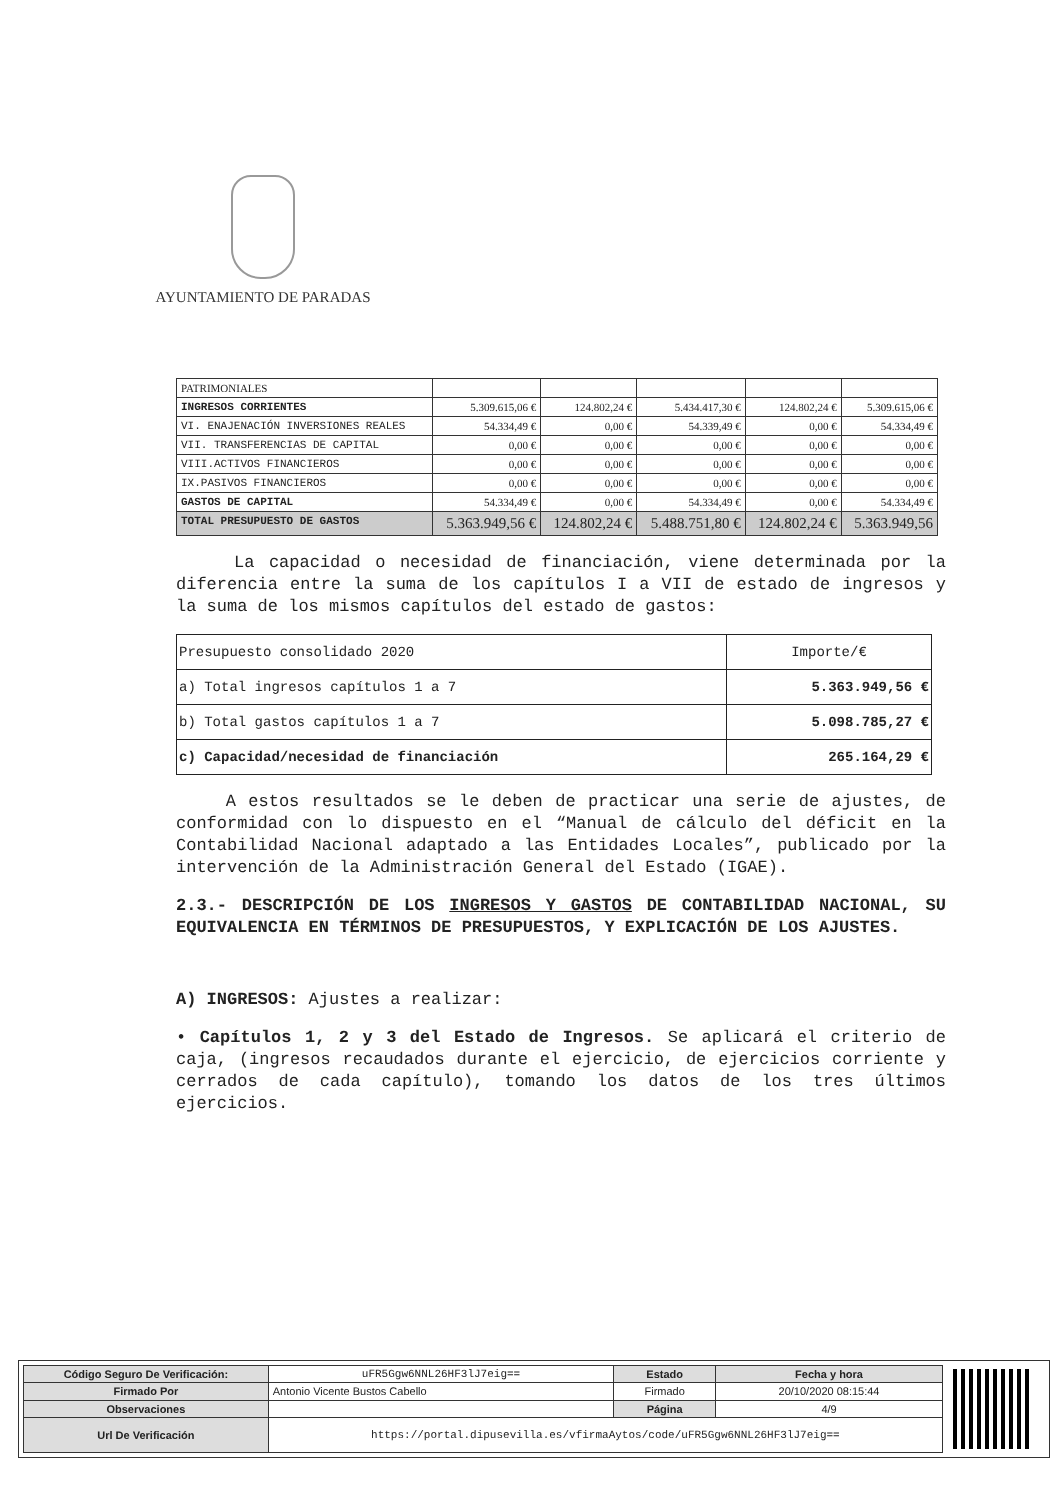AYUNTAMIENTO DE PARADAS
| PATRIMONIALES | | | | | |
| INGRESOS CORRIENTES | 5.309.615,06 € | 124.802,24 € | 5.434.417,30 € | 124.802,24 € | 5.309.615,06 € |
| VI. ENAJENACIÓN INVERSIONES REALES | 54.334,49 € | 0,00 € | 54.339,49 € | 0,00 € | 54.334,49 € |
| VII. TRANSFERENCIAS DE CAPITAL | 0,00 € | 0,00 € | 0,00 € | 0,00 € | 0,00 € |
| VIII.ACTIVOS FINANCIEROS | 0,00 € | 0,00 € | 0,00 € | 0,00 € | 0,00 € |
| IX.PASIVOS FINANCIEROS | 0,00 € | 0,00 € | 0,00 € | 0,00 € | 0,00 € |
| GASTOS DE CAPITAL | 54.334,49 € | 0,00 € | 54.334,49 € | 0,00 € | 54.334,49 € |
| TOTAL PRESUPUESTO DE GASTOS | 5.363.949,56 € | 124.802,24 € | 5.488.751,80 € | 124.802,24 € | 5.363.949,56 |
La capacidad o necesidad de financiación, viene determinada por la diferencia entre la suma de los capítulos I a VII de estado de ingresos y la suma de los mismos capítulos del estado de gastos:
| Presupuesto consolidado 2020 | Importe/€ |
| a) Total ingresos capítulos 1 a 7 | 5.363.949,56 € |
| b) Total gastos capítulos 1 a 7 | 5.098.785,27 € |
| c) Capacidad/necesidad de financiación | 265.164,29 € |
A estos resultados se le deben de practicar una serie de ajustes, de conformidad con lo dispuesto en el “Manual de cálculo del déficit en la Contabilidad Nacional adaptado a las Entidades Locales”, publicado por la intervención de la Administración General del Estado (IGAE).
2.3.- DESCRIPCIÓN DE LOS INGRESOS Y GASTOS DE CONTABILIDAD NACIONAL, SU EQUIVALENCIA EN TÉRMINOS DE PRESUPUESTOS, Y EXPLICACIÓN DE LOS AJUSTES.
A) INGRESOS: Ajustes a realizar:
• Capítulos 1, 2 y 3 del Estado de Ingresos. Se aplicará el criterio de caja, (ingresos recaudados durante el ejercicio, de ejercicios corriente y cerrados de cada capítulo), tomando los datos de los tres últimos ejercicios.
| Código Seguro De Verificación: | uFR5Ggw6NNL26HF3lJ7eig== | Estado | Fecha y hora |
| Firmado Por | Antonio Vicente Bustos Cabello | Firmado | 20/10/2020 08:15:44 |
| Observaciones | | Página | 4/9 |
| Url De Verificación | https://portal.dipusevilla.es/vfirmaAytos/code/uFR5Ggw6NNL26HF3lJ7eig== | | |